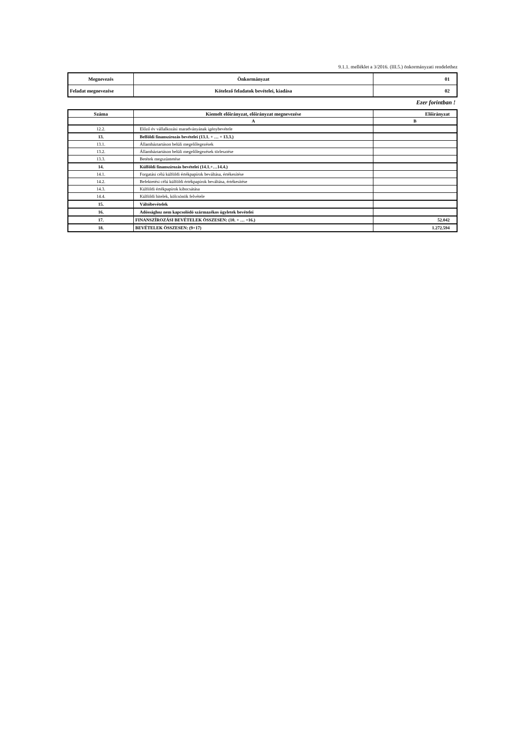9.1.1. melléklet a 3/2016. (III.5.) önkormányzati rendelethez
| Megnevezés | Önkormányzat | 01 |
| Feladat megnevezése | Kötelező feladatok bevételei, kiadása | 02 |
Ezer forintban !
| Száma | Kiemelt előirányzat, előirányzat megnevezése | Előirányzat |
| --- | --- | --- |
| | A | B |
| 12.2. | Előző év vállalkozási maradványának igénybevétele | |
| 13. | Belföldi finanszírozás bevételei (13.1. + … + 13.3.) | |
| 13.1. | Államháztartáson belüli megelőlegezések | |
| 13.2. | Államháztartáson belüli megelőlegezések törlesztése | |
| 13.3. | Betétek megszüntetése | |
| 14. | Külföldi finanszírozás bevételei (14.1.+…14.4.) | |
| 14.1. | Forgatási célú külföldi értékpapírok beváltása, értékesítése | |
| 14.2. | Befektetési célú külföldi értékpapírok beváltása, értékesítése | |
| 14.3. | Külföldi értékpapírok kibocsátása | |
| 14.4. | Külföldi hitelek, kölcsönök felvétele | |
| 15. | Váltóbevételek | |
| 16. | Adóssághoz nem kapcsolódó származékos ügyletek bevételei | |
| 17. | FINANSZÍROZÁSI BEVÉTELEK ÖSSZESEN: (10. + … +16.) | 52.042 |
| 18. | BEVÉTELEK ÖSSZESEN: (9+17) | 1.272.594 |